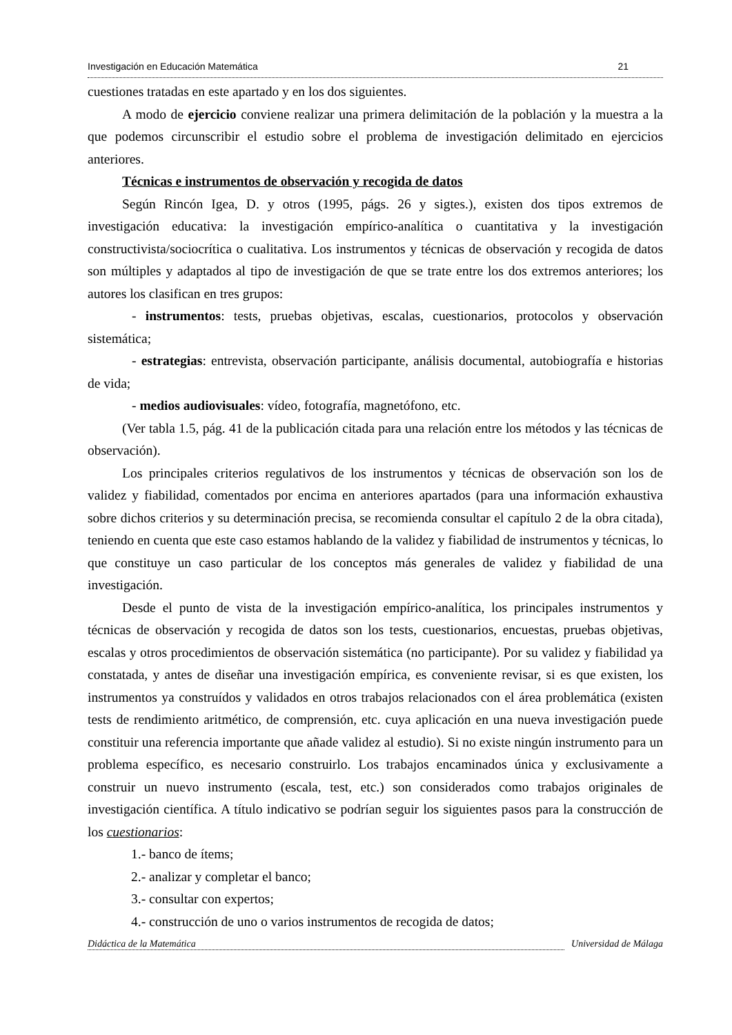Investigación en Educación Matemática 21
cuestiones tratadas en este apartado y en los dos siguientes.
A modo de ejercicio conviene realizar una primera delimitación de la población y la muestra a la que podemos circunscribir el estudio sobre el problema de investigación delimitado en ejercicios anteriores.
Técnicas e instrumentos de observación y recogida de datos
Según Rincón Igea, D. y otros (1995, págs. 26 y sigtes.), existen dos tipos extremos de investigación educativa: la investigación empírico-analítica o cuantitativa y la investigación constructivista/sociocrítica o cualitativa. Los instrumentos y técnicas de observación y recogida de datos son múltiples y adaptados al tipo de investigación de que se trate entre los dos extremos anteriores; los autores los clasifican en tres grupos:
- instrumentos: tests, pruebas objetivas, escalas, cuestionarios, protocolos y observación sistemática;
- estrategias: entrevista, observación participante, análisis documental, autobiografía e historias de vida;
- medios audiovisuales: vídeo, fotografía, magnetófono, etc.
(Ver tabla 1.5, pág. 41 de la publicación citada para una relación entre los métodos y las técnicas de observación).
Los principales criterios regulativos de los instrumentos y técnicas de observación son los de validez y fiabilidad, comentados por encima en anteriores apartados (para una información exhaustiva sobre dichos criterios y su determinación precisa, se recomienda consultar el capítulo 2 de la obra citada), teniendo en cuenta que este caso estamos hablando de la validez y fiabilidad de instrumentos y técnicas, lo que constituye un caso particular de los conceptos más generales de validez y fiabilidad de una investigación.
Desde el punto de vista de la investigación empírico-analítica, los principales instrumentos y técnicas de observación y recogida de datos son los tests, cuestionarios, encuestas, pruebas objetivas, escalas y otros procedimientos de observación sistemática (no participante). Por su validez y fiabilidad ya constatada, y antes de diseñar una investigación empírica, es conveniente revisar, si es que existen, los instrumentos ya construídos y validados en otros trabajos relacionados con el área problemática (existen tests de rendimiento aritmético, de comprensión, etc. cuya aplicación en una nueva investigación puede constituir una referencia importante que añade validez al estudio). Si no existe ningún instrumento para un problema específico, es necesario construirlo. Los trabajos encaminados única y exclusivamente a construir un nuevo instrumento (escala, test, etc.) son considerados como trabajos originales de investigación científica. A título indicativo se podrían seguir los siguientes pasos para la construcción de los cuestionarios:
1.- banco de ítems;
2.- analizar y completar el banco;
3.- consultar con expertos;
4.- construcción de uno o varios instrumentos de recogida de datos;
Didáctica de la Matemática Universidad de Málaga